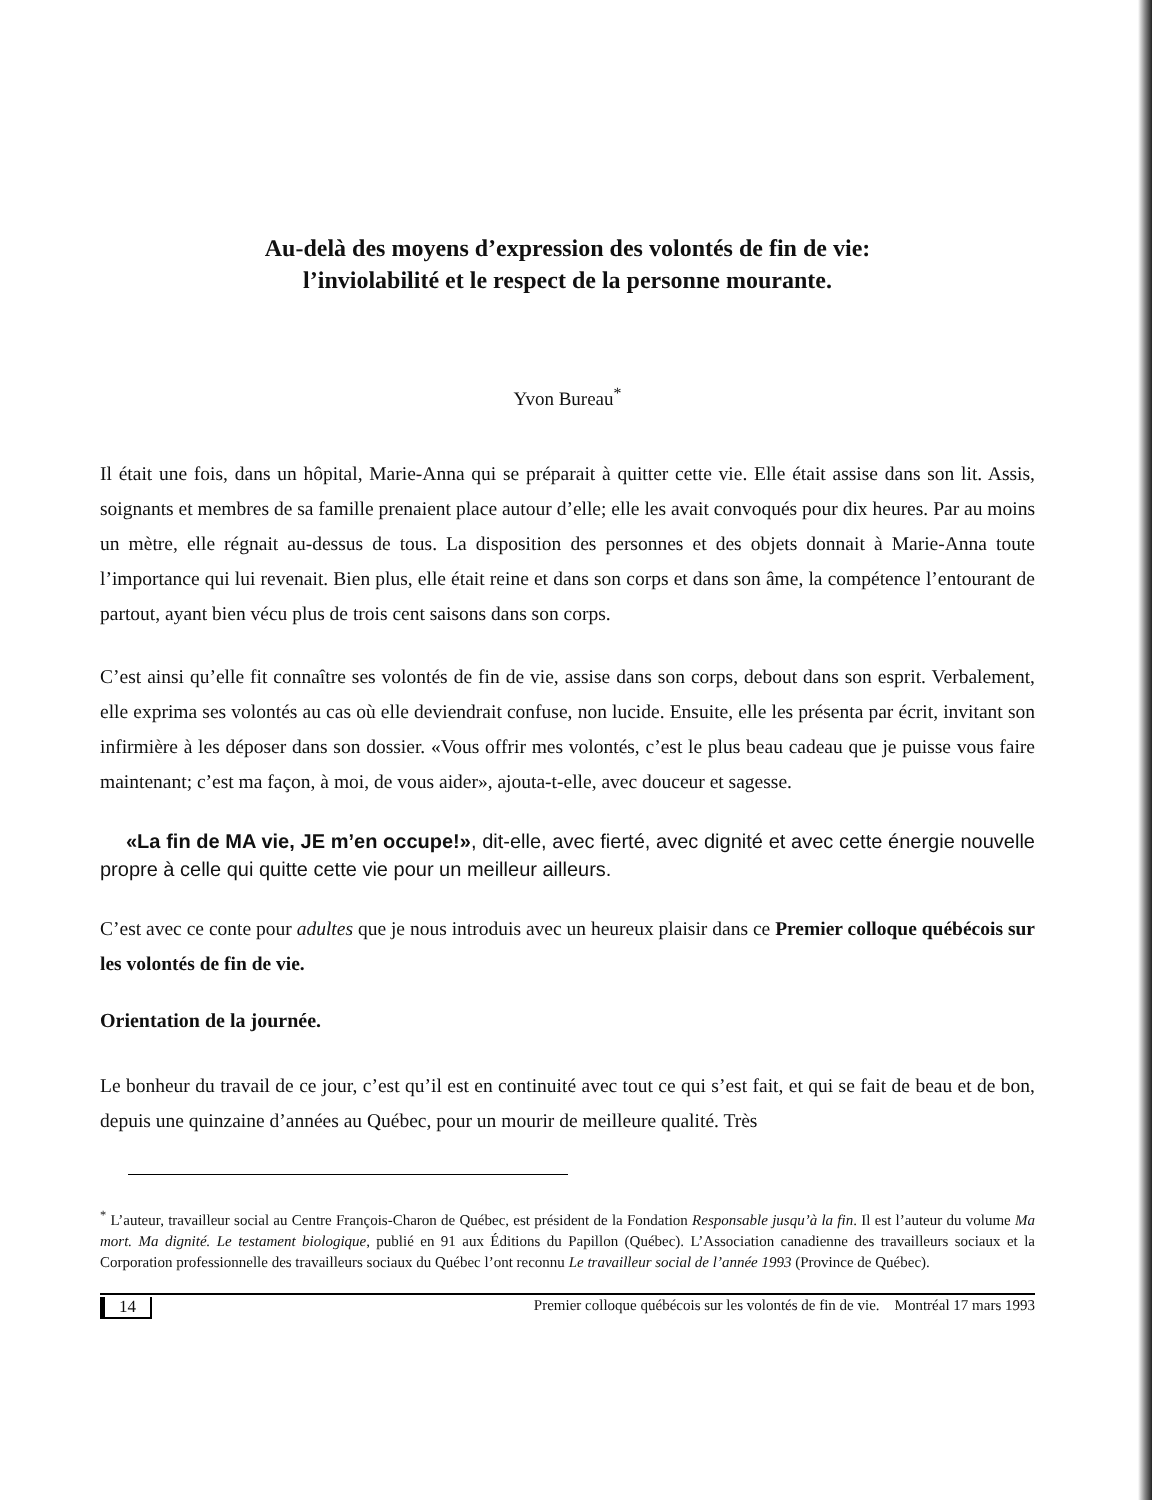Au-delà des moyens d’expression des volontés de fin de vie:
l’inviolabilité et le respect de la personne mourante.
Yvon Bureau<sup>*</sup>
Il était une fois, dans un hôpital, Marie-Anna qui se préparait à quitter cette vie. Elle était assise dans son lit. Assis, soignants et membres de sa famille prenaient place autour d’elle; elle les avait convoqués pour dix heures. Par au moins un mètre, elle régnait au-dessus de tous. La disposition des personnes et des objets donnait à Marie-Anna toute l’importance qui lui revenait. Bien plus, elle était reine et dans son corps et dans son âme, la compétence l’entourant de partout, ayant bien vécu plus de trois cent saisons dans son corps.
C’est ainsi qu’elle fit connaître ses volontés de fin de vie, assise dans son corps, debout dans son esprit. Verbalement, elle exprima ses volontés au cas où elle deviendrait confuse, non lucide. Ensuite, elle les présenta par écrit, invitant son infirmière à les déposer dans son dossier. «Vous offrir mes volontés, c’est le plus beau cadeau que je puisse vous faire maintenant; c’est ma façon, à moi, de vous aider», ajouta-t-elle, avec douceur et sagesse.
«La fin de MA vie, JE m’en occupe!», dit-elle, avec fierté, avec dignité et avec cette énergie nouvelle propre à celle qui quitte cette vie pour un meilleur ailleurs.
C’est avec ce conte pour adultes que je nous introduis avec un heureux plaisir dans ce Premier colloque québécois sur les volontés de fin de vie.
Orientation de la journée.
Le bonheur du travail de ce jour, c’est qu’il est en continuité avec tout ce qui s’est fait, et qui se fait de beau et de bon, depuis une quinzaine d’années au Québec, pour un mourir de meilleure qualité. Très
<sup>*</sup> L’auteur, travailleur social au Centre François-Charon de Québec, est président de la Fondation Responsable jusqu’à la fin. Il est l’auteur du volume Ma mort. Ma dignité. Le testament biologique, publié en 91 aux Éditions du Papillon (Québec). L’Association canadienne des travailleurs sociaux et la Corporation professionnelle des travailleurs sociaux du Québec l’ont reconnu Le travailleur social de l’année 1993 (Province de Québec).
14 Premier colloque québécois sur les volontés de fin de vie. Montréal 17 mars 1993